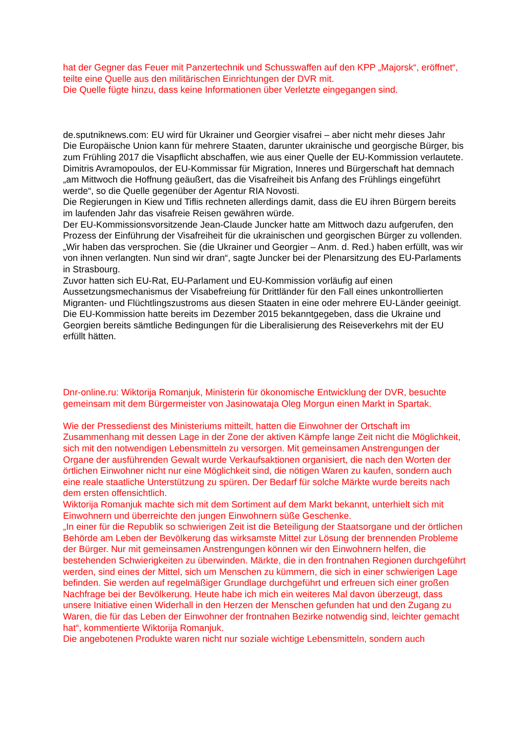hat der Gegner das Feuer mit Panzertechnik und Schusswaffen auf den KPP „Majorsk“, eröffnet“, teilte eine Quelle aus den militärischen Einrichtungen der DVR mit.
Die Quelle fügte hinzu, dass keine Informationen über Verletzte eingegangen sind.
de.sputniknews.com: EU wird für Ukrainer und Georgier visafrei – aber nicht mehr dieses Jahr
Die Europäische Union kann für mehrere Staaten, darunter ukrainische und georgische Bürger, bis zum Frühling 2017 die Visapflicht abschaffen, wie aus einer Quelle der EU-Kommission verlautete.
Dimitris Avramopoulos, der EU-Kommissar für Migration, Inneres und Bürgerschaft hat demnach „am Mittwoch die Hoffnung geäußert, das die Visafreiheit bis Anfang des Frühlings eingeführt werde“, so die Quelle gegenüber der Agentur RIA Novosti.
Die Regierungen in Kiew und Tiflis rechneten allerdings damit, dass die EU ihren Bürgern bereits im laufenden Jahr das visafreie Reisen gewähren würde.
Der EU-Kommissionsvorsitzende Jean-Claude Juncker hatte am Mittwoch dazu aufgerufen, den Prozess der Einführung der Visafreiheit für die ukrainischen und georgischen Bürger zu vollenden. „Wir haben das versprochen. Sie (die Ukrainer und Georgier – Anm. d. Red.) haben erfüllt, was wir von ihnen verlangten. Nun sind wir dran“, sagte Juncker bei der Plenarsitzung des EU-Parlaments in Strasbourg.
Zuvor hatten sich EU-Rat, EU-Parlament und EU-Kommission vorläufig auf einen Aussetzungsmechanismus der Visabefreiung für Drittländer für den Fall eines unkontrollierten Migranten- und Flüchtlingszustroms aus diesen Staaten in eine oder mehrere EU-Länder geeinigt.
Die EU-Kommission hatte bereits im Dezember 2015 bekanntgegeben, dass die Ukraine und Georgien bereits sämtliche Bedingungen für die Liberalisierung des Reiseverkehrs mit der EU erfüllt hätten.
Dnr-online.ru: Wiktorija Romanjuk, Ministerin für ökonomische Entwicklung der DVR, besuchte gemeinsam mit dem Bürgermeister von Jasinowataja Oleg Morgun einen Markt in Spartak.
Wie der Pressedienst des Ministeriums mitteilt, hatten die Einwohner der Ortschaft im Zusammenhang mit dessen Lage in der Zone der aktiven Kämpfe lange Zeit nicht die Möglichkeit, sich mit den notwendigen Lebensmitteln zu versorgen. Mit gemeinsamen Anstrengungen der Organe der ausführenden Gewalt wurde Verkaufsaktionen organisiert, die nach den Worten der örtlichen Einwohner nicht nur eine Möglichkeit sind, die nötigen Waren zu kaufen, sondern auch eine reale staatliche Unterstützung zu spüren. Der Bedarf für solche Märkte wurde bereits nach dem ersten offensichtlich.
Wiktorija Romanjuk machte sich mit dem Sortiment auf dem Markt bekannt, unterhielt sich mit Einwohnern und überreichte den jungen Einwohnern süße Geschenke.
„In einer für die Republik so schwierigen Zeit ist die Beteiligung der Staatsorgane und der örtlichen Behörde am Leben der Bevölkerung das wirksamste Mittel zur Lösung der brennenden Probleme der Bürger. Nur mit gemeinsamen Anstrengungen können wir den Einwohnern helfen, die bestehenden Schwierigkeiten zu überwinden. Märkte, die in den frontnahen Regionen durchgeführt werden, sind eines der Mittel, sich um Menschen zu kümmern, die sich in einer schwierigen Lage befinden. Sie werden auf regelmäßiger Grundlage durchgeführt und erfreuen sich einer großen Nachfrage bei der Bevölkerung. Heute habe ich mich ein weiteres Mal davon überzeugt, dass unsere Initiative einen Widerhall in den Herzen der Menschen gefunden hat und den Zugang zu Waren, die für das Leben der Einwohner der frontnahen Bezirke notwendig sind, leichter gemacht hat“, kommentierte Wiktorija Romanjuk.
Die angebotenen Produkte waren nicht nur soziale wichtige Lebensmitteln, sondern auch